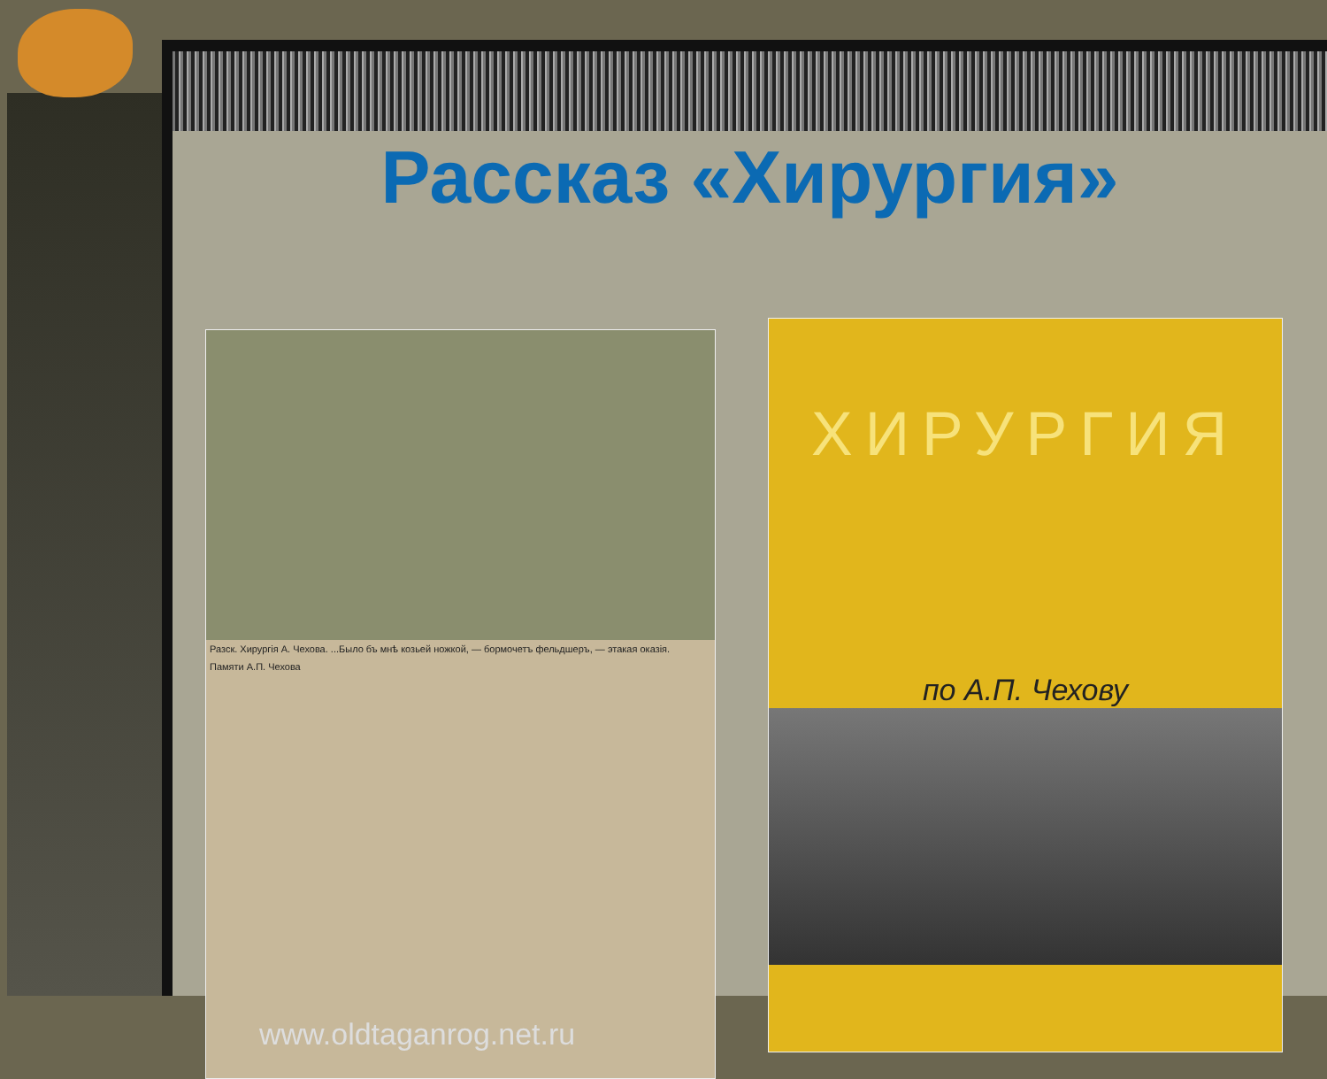Рассказ «Хирургия»
Разск. Хирургія А. Чехова. ...Было бъ мнѣ козьей ножкой, — бормочетъ фельдшеръ, — этакая оказія.
Памяти А.П. Чехова
www.oldtaganrog.net.ru
ХИРУРГИЯ
по А.П. Чехову